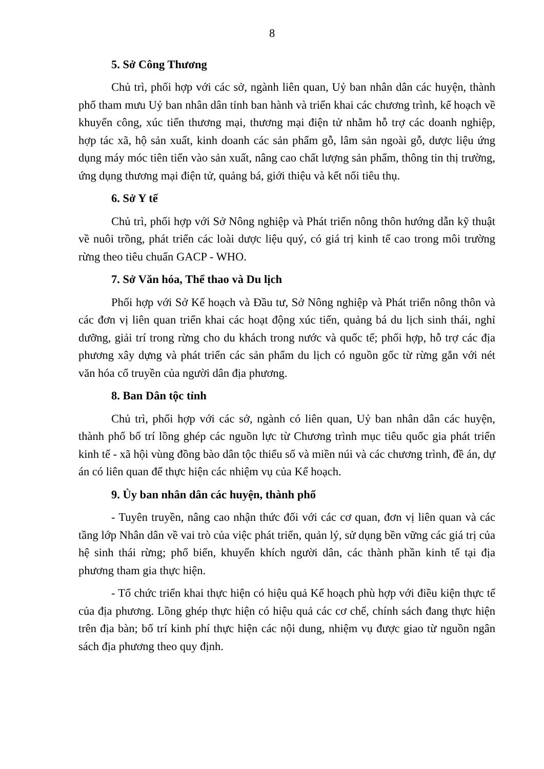8
5. Sở Công Thương
Chủ trì, phối hợp với các sở, ngành liên quan, Uỷ ban nhân dân các huyện, thành phố tham mưu Uỷ ban nhân dân tỉnh ban hành và triển khai các chương trình, kế hoạch về khuyến công, xúc tiến thương mại, thương mại điện tử nhằm hỗ trợ các doanh nghiệp, hợp tác xã, hộ sản xuất, kinh doanh các sản phẩm gỗ, lâm sản ngoài gỗ, dược liệu ứng dụng máy móc tiên tiến vào sản xuất, nâng cao chất lượng sản phẩm, thông tin thị trường, ứng dụng thương mại điện tử, quảng bá, giới thiệu và kết nối tiêu thụ.
6. Sở Y tế
Chủ trì, phối hợp với Sở Nông nghiệp và Phát triển nông thôn hướng dẫn kỹ thuật về nuôi trồng, phát triển các loài dược liệu quý, có giá trị kinh tế cao trong môi trường rừng theo tiêu chuẩn GACP - WHO.
7. Sở Văn hóa, Thể thao và Du lịch
Phối hợp với Sở Kế hoạch và Đầu tư, Sở Nông nghiệp và Phát triển nông thôn và các đơn vị liên quan triển khai các hoạt động xúc tiến, quảng bá du lịch sinh thái, nghỉ dưỡng, giải trí trong rừng cho du khách trong nước và quốc tế; phối hợp, hỗ trợ các địa phương xây dựng và phát triển các sản phẩm du lịch có nguồn gốc từ rừng gắn với nét văn hóa cổ truyền của người dân địa phương.
8. Ban Dân tộc tỉnh
Chủ trì, phối hợp với các sở, ngành có liên quan, Uỷ ban nhân dân các huyện, thành phố bố trí lồng ghép các nguồn lực từ Chương trình mục tiêu quốc gia phát triển kinh tế - xã hội vùng đồng bào dân tộc thiểu số và miền núi và các chương trình, đề án, dự án có liên quan để thực hiện các nhiệm vụ của Kế hoạch.
9. Ủy ban nhân dân các huyện, thành phố
- Tuyên truyền, nâng cao nhận thức đối với các cơ quan, đơn vị liên quan và các tầng lớp Nhân dân về vai trò của việc phát triển, quản lý, sử dụng bền vững các giá trị của hệ sinh thái rừng; phổ biến, khuyến khích người dân, các thành phần kinh tế tại địa phương tham gia thực hiện.
- Tổ chức triển khai thực hiện có hiệu quả Kế hoạch phù hợp với điều kiện thực tế của địa phương. Lồng ghép thực hiện có hiệu quả các cơ chế, chính sách đang thực hiện trên địa bàn; bố trí kinh phí thực hiện các nội dung, nhiệm vụ được giao từ nguồn ngân sách địa phương theo quy định.